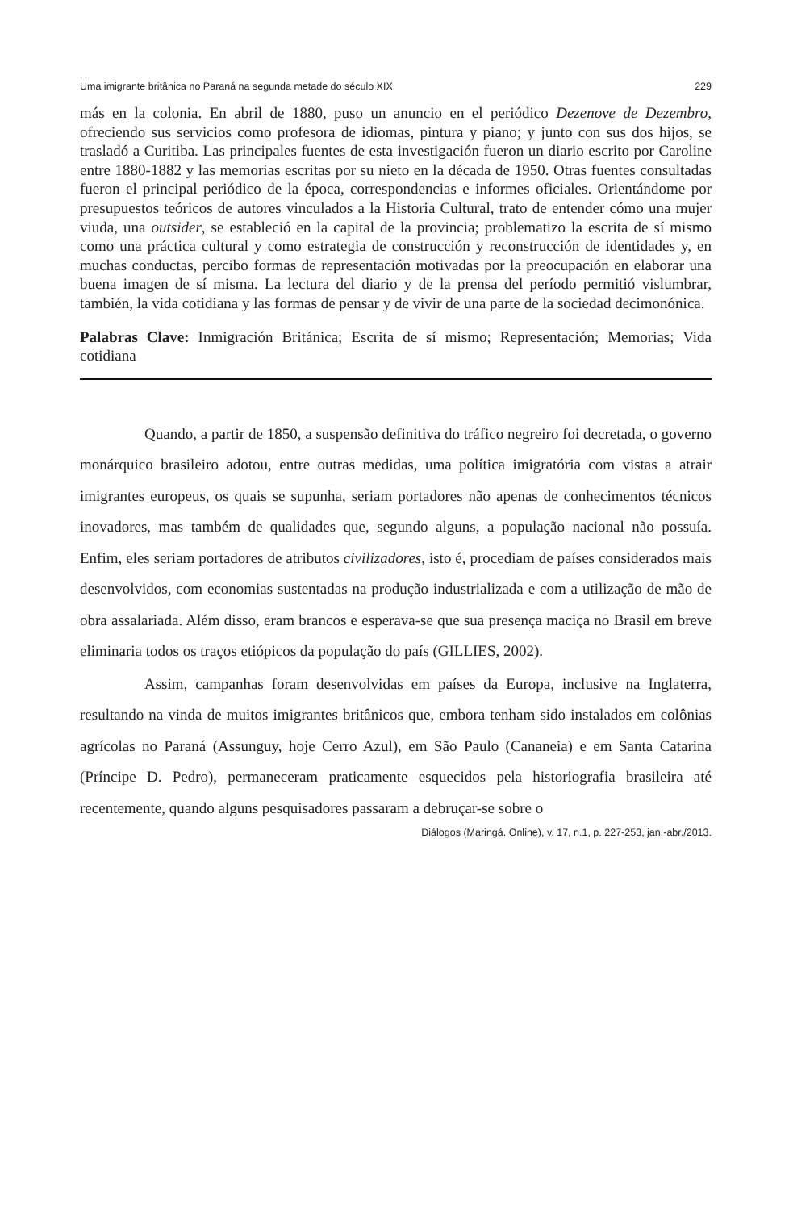Uma imigrante britânica no Paraná na segunda metade do século XIX 229
más en la colonia. En abril de 1880, puso un anuncio en el periódico Dezenove de Dezembro, ofreciendo sus servicios como profesora de idiomas, pintura y piano; y junto con sus dos hijos, se trasladó a Curitiba. Las principales fuentes de esta investigación fueron un diario escrito por Caroline entre 1880-1882 y las memorias escritas por su nieto en la década de 1950. Otras fuentes consultadas fueron el principal periódico de la época, correspondencias e informes oficiales. Orientándome por presupuestos teóricos de autores vinculados a la Historia Cultural, trato de entender cómo una mujer viuda, una outsider, se estableció en la capital de la provincia; problematizo la escrita de sí mismo como una práctica cultural y como estrategia de construcción y reconstrucción de identidades y, en muchas conductas, percibo formas de representación motivadas por la preocupación en elaborar una buena imagen de sí misma. La lectura del diario y de la prensa del período permitió vislumbrar, también, la vida cotidiana y las formas de pensar y de vivir de una parte de la sociedad decimonónica.
Palabras Clave: Inmigración Británica; Escrita de sí mismo; Representación; Memorias; Vida cotidiana
Quando, a partir de 1850, a suspensão definitiva do tráfico negreiro foi decretada, o governo monárquico brasileiro adotou, entre outras medidas, uma política imigratória com vistas a atrair imigrantes europeus, os quais se supunha, seriam portadores não apenas de conhecimentos técnicos inovadores, mas também de qualidades que, segundo alguns, a população nacional não possuía. Enfim, eles seriam portadores de atributos civilizadores, isto é, procediam de países considerados mais desenvolvidos, com economias sustentadas na produção industrializada e com a utilização de mão de obra assalariada. Além disso, eram brancos e esperava-se que sua presença maciça no Brasil em breve eliminaria todos os traços etiópicos da população do país (GILLIES, 2002).
Assim, campanhas foram desenvolvidas em países da Europa, inclusive na Inglaterra, resultando na vinda de muitos imigrantes britânicos que, embora tenham sido instalados em colônias agrícolas no Paraná (Assunguy, hoje Cerro Azul), em São Paulo (Cananeia) e em Santa Catarina (Príncipe D. Pedro), permaneceram praticamente esquecidos pela historiografia brasileira até recentemente, quando alguns pesquisadores passaram a debruçar-se sobre o
Diálogos (Maringá. Online), v. 17, n.1, p. 227-253, jan.-abr./2013.